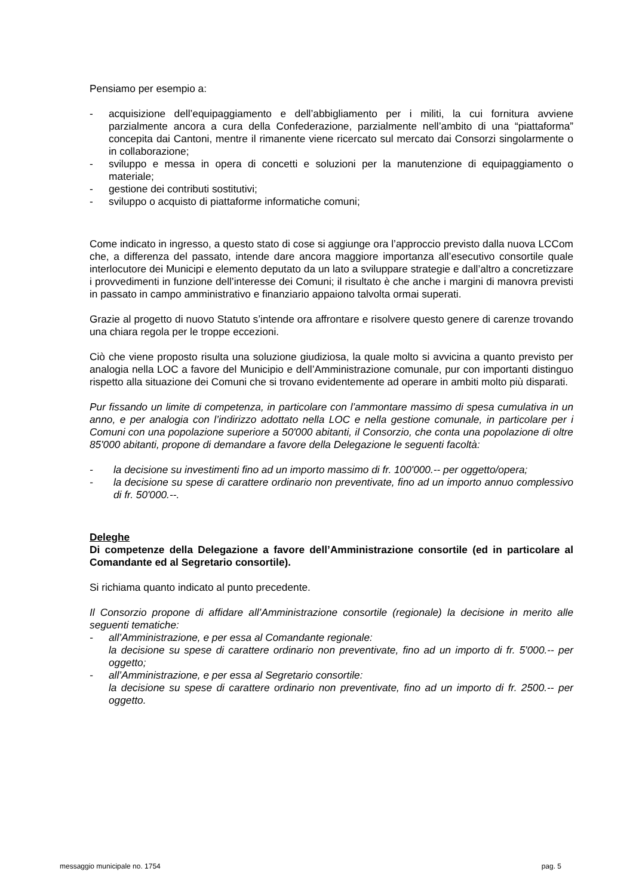Pensiamo per esempio a:
- acquisizione dell’equipaggiamento e dell’abbigliamento per i militi, la cui fornitura avviene parzialmente ancora a cura della Confederazione, parzialmente nell’ambito di una “piattaforma” concepita dai Cantoni, mentre il rimanente viene ricercato sul mercato dai Consorzi singolarmente o in collaborazione;
- sviluppo e messa in opera di concetti e soluzioni per la manutenzione di equipaggiamento o materiale;
- gestione dei contributi sostitutivi;
- sviluppo o acquisto di piattaforme informatiche comuni;
Come indicato in ingresso, a questo stato di cose si aggiunge ora l’approccio previsto dalla nuova LCCom che, a differenza del passato, intende dare ancora maggiore importanza all’esecutivo consortile quale interlocutore dei Municipi e elemento deputato da un lato a sviluppare strategie e dall’altro a concretizzare i provvedimenti in funzione dell’interesse dei Comuni; il risultato è che anche i margini di manovra previsti in passato in campo amministrativo e finanziario appaiono talvolta ormai superati.
Grazie al progetto di nuovo Statuto s’intende ora affrontare e risolvere questo genere di carenze trovando una chiara regola per le troppe eccezioni.
Ciò che viene proposto risulta una soluzione giudiziosa, la quale molto si avvicina a quanto previsto per analogia nella LOC a favore del Municipio e dell’Amministrazione comunale, pur con importanti distinguo rispetto alla situazione dei Comuni che si trovano evidentemente ad operare in ambiti molto più disparati.
Pur fissando un limite di competenza, in particolare con l’ammontare massimo di spesa cumulativa in un anno, e per analogia con l’indirizzo adottato nella LOC e nella gestione comunale, in particolare per i Comuni con una popolazione superiore a 50'000 abitanti, il Consorzio, che conta una popolazione di oltre 85'000 abitanti, propone di demandare a favore della Delegazione le seguenti facoltà:
- la decisione su investimenti fino ad un importo massimo di fr. 100'000.-- per oggetto/opera;
- la decisione su spese di carattere ordinario non preventivate, fino ad un importo annuo complessivo di fr. 50'000.--.
Deleghe
Di competenze della Delegazione a favore dell’Amministrazione consortile (ed in particolare al Comandante ed al Segretario consortile).
Si richiama quanto indicato al punto precedente.
Il Consorzio propone di affidare all’Amministrazione consortile (regionale) la decisione in merito alle seguenti tematiche:
- all’Amministrazione, e per essa al Comandante regionale:
la decisione su spese di carattere ordinario non preventivate, fino ad un importo di fr. 5'000.-- per oggetto;
- all’Amministrazione, e per essa al Segretario consortile:
la decisione su spese di carattere ordinario non preventivate, fino ad un importo di fr. 2500.-- per oggetto.
messaggio municipale no. 1754 pag. 5